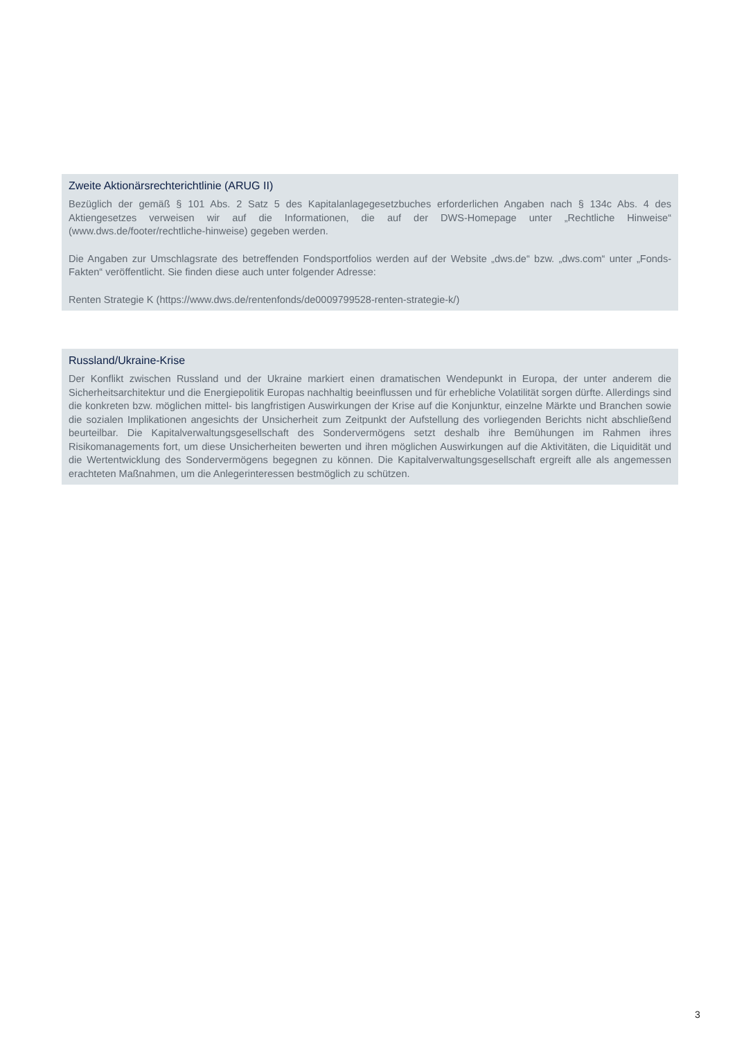Zweite Aktionärsrechterichtlinie (ARUG II)
Bezüglich der gemäß § 101 Abs. 2 Satz 5 des Kapitalanlagegesetzbuches erforderlichen Angaben nach § 134c Abs. 4 des Aktiengesetzes verweisen wir auf die Informationen, die auf der DWS-Homepage unter „Rechtliche Hinweise“ (www.dws.de/footer/rechtliche-hinweise) gegeben werden.
Die Angaben zur Umschlagsrate des betreffenden Fondsportfolios werden auf der Website „dws.de“ bzw. „dws.com“ unter „Fonds-Fakten“ veröffentlicht. Sie finden diese auch unter folgender Adresse:
Renten Strategie K (https://www.dws.de/rentenfonds/de0009799528-renten-strategie-k/)
Russland/Ukraine-Krise
Der Konflikt zwischen Russland und der Ukraine markiert einen dramatischen Wendepunkt in Europa, der unter anderem die Sicherheitsarchitektur und die Energiepolitik Europas nachhaltig beeinflussen und für erhebliche Volatilität sorgen dürfte. Allerdings sind die konkreten bzw. möglichen mittel- bis langfristigen Auswirkungen der Krise auf die Konjunktur, einzelne Märkte und Branchen sowie die sozialen Implikationen angesichts der Unsicherheit zum Zeitpunkt der Aufstellung des vorliegenden Berichts nicht abschließend beurteilbar. Die Kapitalverwaltungsgesellschaft des Sondervermögens setzt deshalb ihre Bemühungen im Rahmen ihres Risikomanagements fort, um diese Unsicherheiten bewerten und ihren möglichen Auswirkungen auf die Aktivitäten, die Liquidität und die Wertentwicklung des Sondervermögens begegnen zu können. Die Kapitalverwaltungsgesellschaft ergreift alle als angemessen erachteten Maßnahmen, um die Anlegerinteressen bestmöglich zu schützen.
3